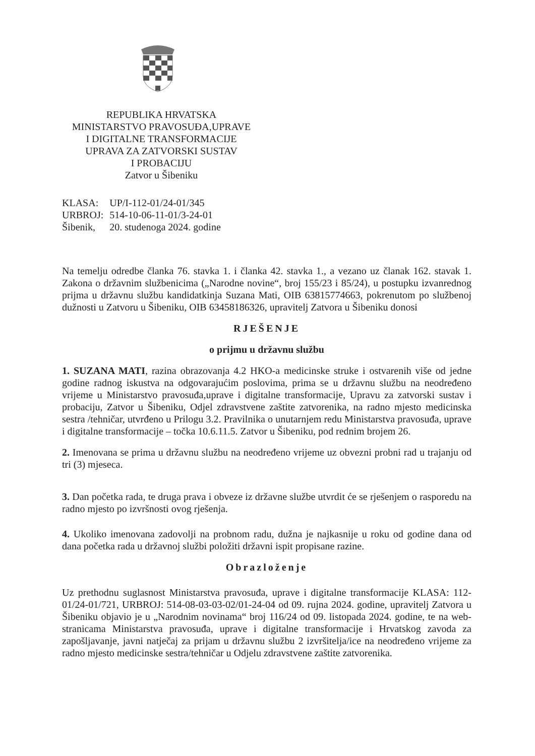REPUBLIKA HRVATSKA
MINISTARSTVO PRAVOSUĐA,UPRAVE
I DIGITALNE TRANSFORMACIJE
UPRAVA ZA ZATVORSKI SUSTAV
I PROBACIJU
Zatvor u Šibeniku
| KLASA: | UP/I-112-01/24-01/345 |
| URBROJ: | 514-10-06-11-01/3-24-01 |
| Šibenik, | 20. studenoga 2024. godine |
Na temelju odredbe članka 76. stavka 1. i članka 42. stavka 1., a vezano uz članak 162. stavak 1. Zakona o državnim službenicima („Narodne novine“, broj 155/23 i 85/24), u postupku izvanrednog prijma u državnu službu kandidatkinja Suzana Mati, OIB 63815774663, pokrenutom po službenoj dužnosti u Zatvoru u Šibeniku, OIB 63458186326, upravitelj Zatvora u Šibeniku donosi
RJEŠENJE
o prijmu u državnu službu
1. SUZANA MATI, razina obrazovanja 4.2 HKO-a medicinske struke i ostvarenih više od jedne godine radnog iskustva na odgovarajućim poslovima, prima se u državnu službu na neodređeno vrijeme u Ministarstvo pravosuđa,uprave i digitalne transformacije, Upravu za zatvorski sustav i probaciju, Zatvor u Šibeniku, Odjel zdravstvene zaštite zatvorenika, na radno mjesto medicinska sestra /tehničar, utvrđeno u Prilogu 3.2. Pravilnika o unutarnjem redu Ministarstva pravosuđa, uprave i digitalne transformacije – točka 10.6.11.5. Zatvor u Šibeniku, pod rednim brojem 26.
2. Imenovana se prima u državnu službu na neodređeno vrijeme uz obvezni probni rad u trajanju od tri (3) mjeseca.
3. Dan početka rada, te druga prava i obveze iz državne službe utvrdit će se rješenjem o rasporedu na radno mjesto po izvršnosti ovog rješenja.
4. Ukoliko imenovana zadovolji na probnom radu, dužna je najkasnije u roku od godine dana od dana početka rada u državnoj službi položiti državni ispit propisane razine.
Obrazloženje
Uz prethodnu suglasnost Ministarstva pravosuđa, uprave i digitalne transformacije KLASA: 112-01/24-01/721, URBROJ: 514-08-03-03-02/01-24-04 od 09. rujna 2024. godine, upravitelj Zatvora u Šibeniku objavio je u „Narodnim novinama“ broj 116/24 od 09. listopada 2024. godine, te na web-stranicama Ministarstva pravosuđa, uprave i digitalne transformacije i Hrvatskog zavoda za zapošljavanje, javni natječaj za prijam u državnu službu 2 izvršitelja/ice na neodređeno vrijeme za radno mjesto medicinske sestra/tehničar u Odjelu zdravstvene zaštite zatvorenika.